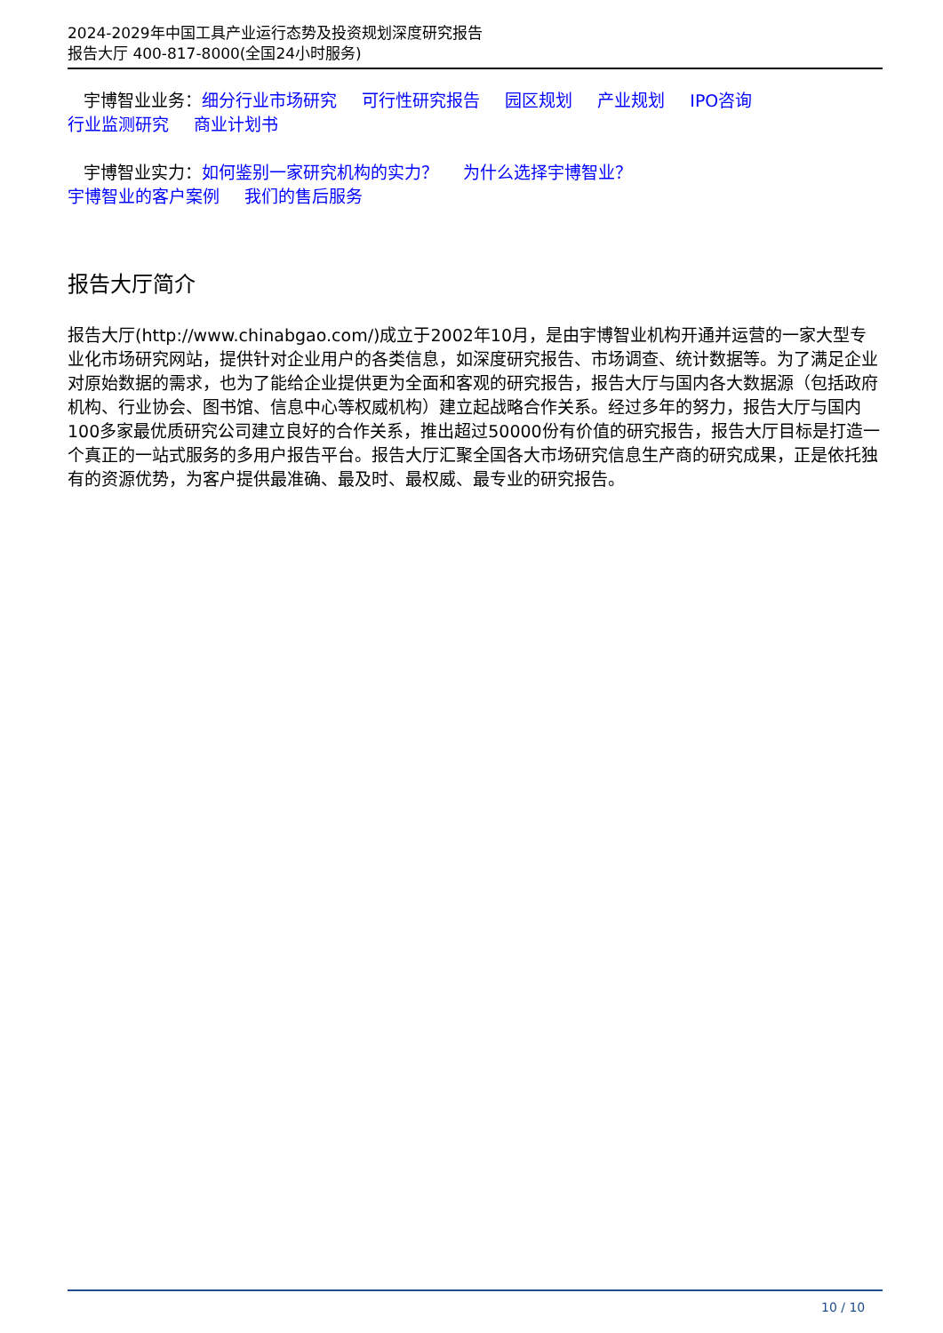2024-2029年中国工具产业运行态势及投资规划深度研究报告
报告大厅 400-817-8000(全国24小时服务)
宇博智业业务：细分行业市场研究 可行性研究报告 园区规划 产业规划 IPO咨询
行业监测研究 商业计划书
宇博智业实力：如何鉴别一家研究机构的实力？ 为什么选择宇博智业？
宇博智业的客户案例 我们的售后服务
报告大厅简介
报告大厅(http://www.chinabgao.com/)成立于2002年10月，是由宇博智业机构开通并运营的一家大型专业化市场研究网站，提供针对企业用户的各类信息，如深度研究报告、市场调查、统计数据等。为了满足企业对原始数据的需求，也为了能给企业提供更为全面和客观的研究报告，报告大厅与国内各大数据源（包括政府机构、行业协会、图书馆、信息中心等权威机构）建立起战略合作关系。经过多年的努力，报告大厅与国内100多家最优质研究公司建立良好的合作关系，推出超过50000份有价值的研究报告，报告大厅目标是打造一个真正的一站式服务的多用户报告平台。报告大厅汇聚全国各大市场研究信息生产商的研究成果，正是依托独有的资源优势，为客户提供最准确、最及时、最权威、最专业的研究报告。
10 / 10